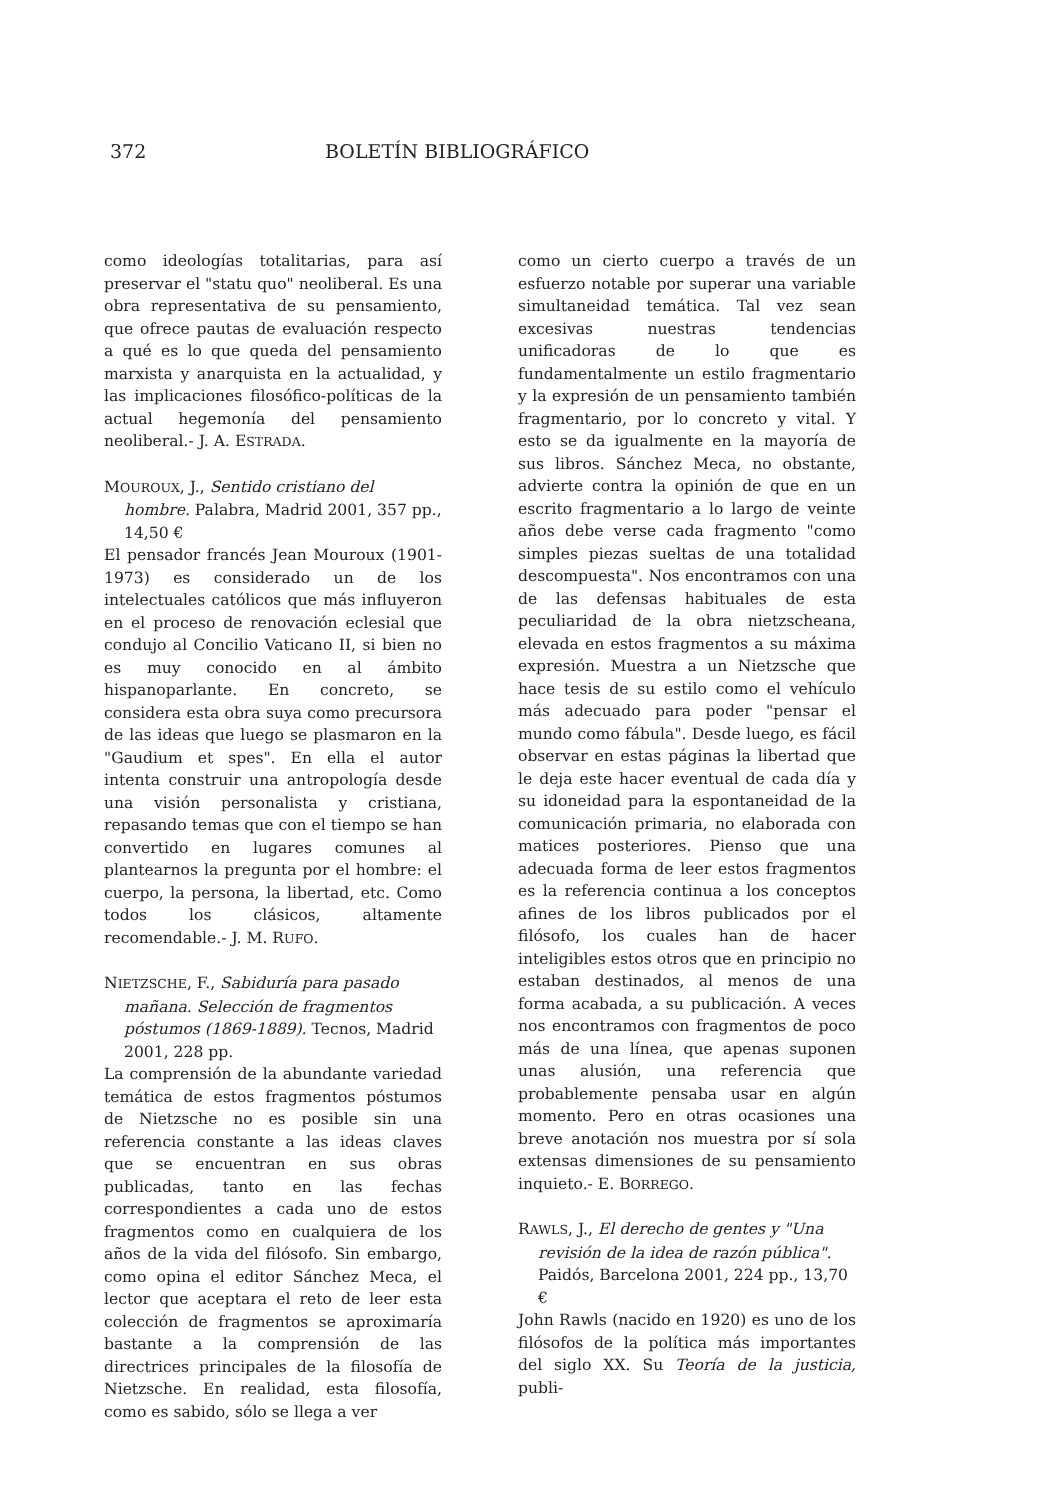372 BOLETÍN BIBLIOGRÁFICO
como ideologías totalitarias, para así preservar el "statu quo" neoliberal. Es una obra representativa de su pensamiento, que ofrece pautas de evaluación respecto a qué es lo que queda del pensamiento marxista y anarquista en la actualidad, y las implicaciones filosófico-políticas de la actual hegemonía del pensamiento neoliberal.- J. A. ESTRADA.
MOUROUX, J., Sentido cristiano del hombre. Palabra, Madrid 2001, 357 pp., 14,50 €
El pensador francés Jean Mouroux (1901-1973) es considerado un de los intelectuales católicos que más influyeron en el proceso de renovación eclesial que condujo al Concilio Vaticano II, si bien no es muy conocido en al ámbito hispanoparlante. En concreto, se considera esta obra suya como precursora de las ideas que luego se plasmaron en la "Gaudium et spes". En ella el autor intenta construir una antropología desde una visión personalista y cristiana, repasando temas que con el tiempo se han convertido en lugares comunes al plantearnos la pregunta por el hombre: el cuerpo, la persona, la libertad, etc. Como todos los clásicos, altamente recomendable.- J. M. RUFO.
NIETZSCHE, F., Sabiduría para pasado mañana. Selección de fragmentos póstumos (1869-1889). Tecnos, Madrid 2001, 228 pp.
La comprensión de la abundante variedad temática de estos fragmentos póstumos de Nietzsche no es posible sin una referencia constante a las ideas claves que se encuentran en sus obras publicadas, tanto en las fechas correspondientes a cada uno de estos fragmentos como en cualquiera de los años de la vida del filósofo. Sin embargo, como opina el editor Sánchez Meca, el lector que aceptara el reto de leer esta colección de fragmentos se aproximaría bastante a la comprensión de las directrices principales de la filosofía de Nietzsche. En realidad, esta filosofía, como es sabido, sólo se llega a ver
como un cierto cuerpo a través de un esfuerzo notable por superar una variable simultaneidad temática. Tal vez sean excesivas nuestras tendencias unificadoras de lo que es fundamentalmente un estilo fragmentario y la expresión de un pensamiento también fragmentario, por lo concreto y vital. Y esto se da igualmente en la mayoría de sus libros. Sánchez Meca, no obstante, advierte contra la opinión de que en un escrito fragmentario a lo largo de veinte años debe verse cada fragmento "como simples piezas sueltas de una totalidad descompuesta". Nos encontramos con una de las defensas habituales de esta peculiaridad de la obra nietzscheana, elevada en estos fragmentos a su máxima expresión. Muestra a un Nietzsche que hace tesis de su estilo como el vehículo más adecuado para poder "pensar el mundo como fábula". Desde luego, es fácil observar en estas páginas la libertad que le deja este hacer eventual de cada día y su idoneidad para la espontaneidad de la comunicación primaria, no elaborada con matices posteriores. Pienso que una adecuada forma de leer estos fragmentos es la referencia continua a los conceptos afines de los libros publicados por el filósofo, los cuales han de hacer inteligibles estos otros que en principio no estaban destinados, al menos de una forma acabada, a su publicación. A veces nos encontramos con fragmentos de poco más de una línea, que apenas suponen unas alusión, una referencia que probablemente pensaba usar en algún momento. Pero en otras ocasiones una breve anotación nos muestra por sí sola extensas dimensiones de su pensamiento inquieto.- E. BORREGO.
RAWLS, J., El derecho de gentes y "Una revisión de la idea de razón pública". Paidós, Barcelona 2001, 224 pp., 13,70 €
John Rawls (nacido en 1920) es uno de los filósofos de la política más importantes del siglo XX. Su Teoría de la justicia, publi-